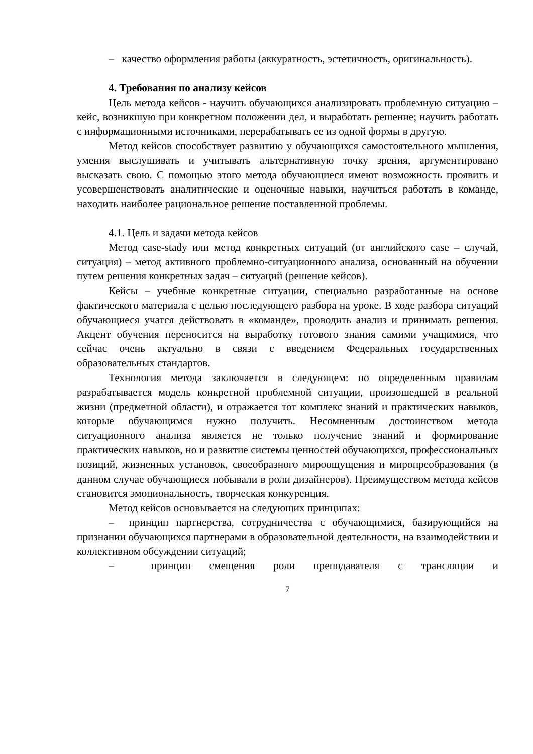– качество оформления работы (аккуратность, эстетичность, оригинальность).
4. Требования по анализу кейсов
Цель метода кейсов - научить обучающихся анализировать проблемную ситуацию – кейс, возникшую при конкретном положении дел, и выработать решение; научить работать с информационными источниками, перерабатывать ее из одной формы в другую.
Метод кейсов способствует развитию у обучающихся самостоятельного мышления, умения выслушивать и учитывать альтернативную точку зрения, аргументировано высказать свою. С помощью этого метода обучающиеся имеют возможность проявить и усовершенствовать аналитические и оценочные навыки, научиться работать в команде, находить наиболее рациональное решение поставленной проблемы.
4.1. Цель и задачи метода кейсов
Метод case-stady или метод конкретных ситуаций (от английского case – случай, ситуация) – метод активного проблемно-ситуационного анализа, основанный на обучении путем решения конкретных задач – ситуаций (решение кейсов).
Кейсы – учебные конкретные ситуации, специально разработанные на основе фактического материала с целью последующего разбора на уроке. В ходе разбора ситуаций обучающиеся учатся действовать в «команде», проводить анализ и принимать решения. Акцент обучения переносится на выработку готового знания самими учащимися, что сейчас очень актуально в связи с введением Федеральных государственных образовательных стандартов.
Технология метода заключается в следующем: по определенным правилам разрабатывается модель конкретной проблемной ситуации, произошедшей в реальной жизни (предметной области), и отражается тот комплекс знаний и практических навыков, которые обучающимся нужно получить. Несомненным достоинством метода ситуационного анализа является не только получение знаний и формирование практических навыков, но и развитие системы ценностей обучающихся, профессиональных позиций, жизненных установок, своеобразного мироощущения и миропреобразования (в данном случае обучающиеся побывали в роли дизайнеров). Преимуществом метода кейсов становится эмоциональность, творческая конкуренция.
Метод кейсов основывается на следующих принципах:
– принцип партнерства, сотрудничества с обучающимися, базирующийся на признании обучающихся партнерами в образовательной деятельности, на взаимодействии и коллективном обсуждении ситуаций;
– принцип смещения роли преподавателя с трансляции и
7